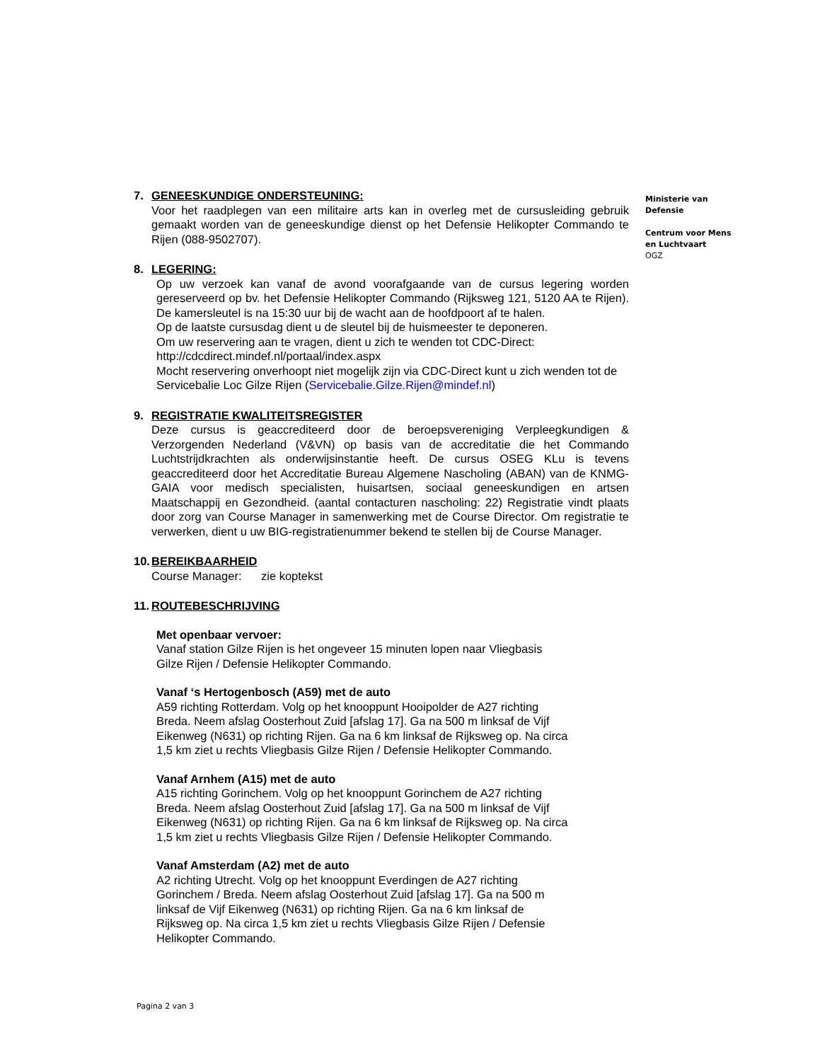Ministerie van
Defensie
Centrum voor Mens
en Luchtvaart
OGZ
7. GENEESKUNDIGE ONDERSTEUNING:
Voor het raadplegen van een militaire arts kan in overleg met de cursusleiding gebruik gemaakt worden van de geneeskundige dienst op het Defensie Helikopter Commando te Rijen (088-9502707).
8. LEGERING:
Op uw verzoek kan vanaf de avond voorafgaande van de cursus legering worden gereserveerd op bv. het Defensie Helikopter Commando (Rijksweg 121, 5120 AA te Rijen). De kamersleutel is na 15:30 uur bij de wacht aan de hoofdpoort af te halen.
Op de laatste cursusdag dient u de sleutel bij de huismeester te deponeren.
Om uw reservering aan te vragen, dient u zich te wenden tot CDC-Direct:
http://cdcdirect.mindef.nl/portaal/index.aspx
Mocht reservering onverhoopt niet mogelijk zijn via CDC-Direct kunt u zich wenden tot de Servicebalie Loc Gilze Rijen (Servicebalie.Gilze.Rijen@mindef.nl)
9. REGISTRATIE KWALITEITSREGISTER
Deze cursus is geaccrediteerd door de beroepsvereniging Verpleegkundigen & Verzorgenden Nederland (V&VN) op basis van de accreditatie die het Commando Luchtstrijdkrachten als onderwijsinstantie heeft. De cursus OSEG KLu is tevens geaccrediteerd door het Accreditatie Bureau Algemene Nascholing (ABAN) van de KNMG-GAIA voor medisch specialisten, huisartsen, sociaal geneeskundigen en artsen Maatschappij en Gezondheid. (aantal contacturen nascholing: 22) Registratie vindt plaats door zorg van Course Manager in samenwerking met de Course Director. Om registratie te verwerken, dient u uw BIG-registratienummer bekend te stellen bij de Course Manager.
10. BEREIKBAARHEID
Course Manager: zie koptekst
11. ROUTEBESCHRIJVING
Met openbaar vervoer:
Vanaf station Gilze Rijen is het ongeveer 15 minuten lopen naar Vliegbasis
Gilze Rijen / Defensie Helikopter Commando.
Vanaf ‘s Hertogenbosch (A59) met de auto
A59 richting Rotterdam. Volg op het knooppunt Hooipolder de A27 richting
Breda. Neem afslag Oosterhout Zuid [afslag 17]. Ga na 500 m linksaf de Vijf
Eikenweg (N631) op richting Rijen. Ga na 6 km linksaf de Rijksweg op. Na circa
1,5 km ziet u rechts Vliegbasis Gilze Rijen / Defensie Helikopter Commando.
Vanaf Arnhem (A15) met de auto
A15 richting Gorinchem. Volg op het knooppunt Gorinchem de A27 richting
Breda. Neem afslag Oosterhout Zuid [afslag 17]. Ga na 500 m linksaf de Vijf
Eikenweg (N631) op richting Rijen. Ga na 6 km linksaf de Rijksweg op. Na circa
1,5 km ziet u rechts Vliegbasis Gilze Rijen / Defensie Helikopter Commando.
Vanaf Amsterdam (A2) met de auto
A2 richting Utrecht. Volg op het knooppunt Everdingen de A27 richting
Gorinchem / Breda. Neem afslag Oosterhout Zuid [afslag 17]. Ga na 500 m
linksaf de Vijf Eikenweg (N631) op richting Rijen. Ga na 6 km linksaf de
Rijksweg op. Na circa 1,5 km ziet u rechts Vliegbasis Gilze Rijen / Defensie
Helikopter Commando.
Pagina 2 van 3